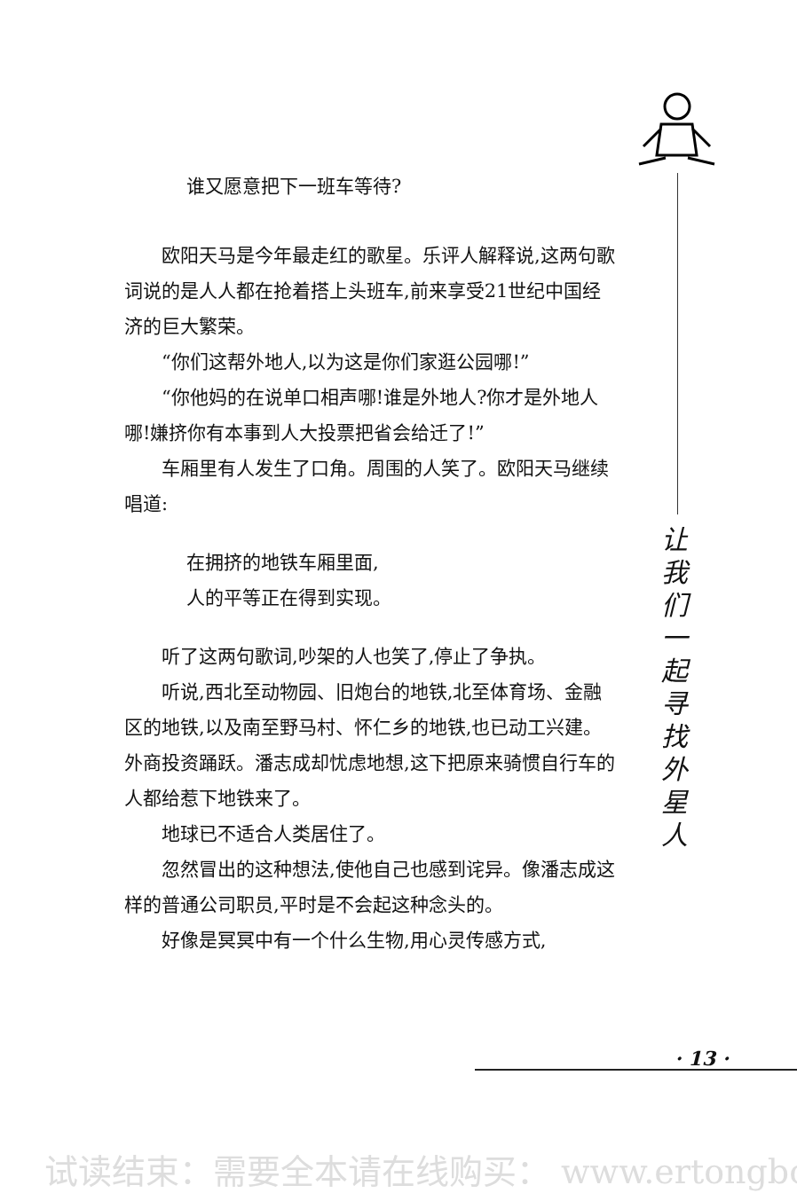谁又愿意把下一班车等待?
欧阳天马是今年最走红的歌星。乐评人解释说,这两句歌词说的是人人都在抢着搭上头班车,前来享受21世纪中国经济的巨大繁荣。
“你们这帮外地人,以为这是你们家逛公园哪!”
“你他妈的在说单口相声哪!谁是外地人?你才是外地人哪!嫌挤你有本事到人大投票把省会给迁了!”
车厢里有人发生了口角。周围的人笑了。欧阳天马继续唱道:
在拥挤的地铁车厢里面,
人的平等正在得到实现。
听了这两句歌词,吵架的人也笑了,停止了争执。
听说,西北至动物园、旧炮台的地铁,北至体育场、金融区的地铁,以及南至野马村、怀仁乡的地铁,也已动工兴建。外商投资踊跃。潘志成却忧虑地想,这下把原来骑惯自行车的人都给惹下地铁来了。
地球已不适合人类居住了。
忽然冒出的这种想法,使他自己也感到诧异。像潘志成这样的普通公司职员,平时是不会起这种念头的。
好像是冥冥中有一个什么生物,用心灵传感方式,
让
我
们
一
起
寻
找
外
星
人
· 13 ·
试读结束：需要全本请在线购买： www.ertongbo